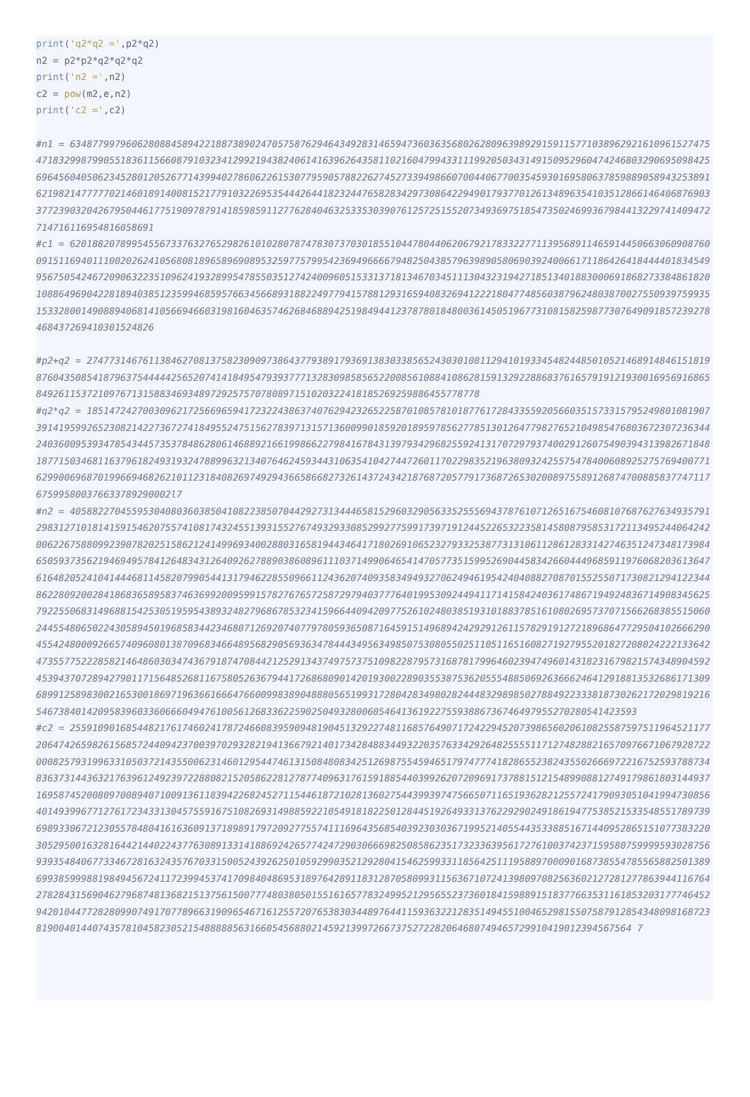print('q2*q2 =',p2*q2)
n2 = p2*p2*q2*q2*q2
print('n2 =',n2)
c2 = pow(m2,e,n2)
print('c2 =',c2)
#n1 = 634877997960628088458942218873890247057587629464349283146594736036356802628096398929159115771038962921610961527475471832998799055183611566087910323412992194382406141639626435811021604799433111992050343149150952960474246803290695098425696456040506234528012052677143994027860622615307795905788226274527339498660700440677003545930169580637859889058943253891621982147777702146018914008152177910322695354442644182324476582834297308642294901793770126134896354103512866146406876903377239032042679504461775190978791418598591127762840463253353039076125725155207349369751854735024699367984413229741409472714716116954816058691
#c1 = 620188207899545567337632765298261010280787478307370301855104478044062067921783322771139568911465914450663060908760091511694011100202624105680818965896908953259775799542369496666794825043857963989058069039240066171186426418444401834549956750542467209063223510962419328995478550351274240096051533137181346703451113043231942718513401883000691868273384861820108864969042281894038512359946859576634566893188224977941578812931659408326941222180477485603879624803870027550939759935153328001490889406814105669466031981604635746268468894251984944123787801848003614505196773108158259877307649091857239278468437269410301524826
#p2+q2 = 2747731467611384627081375823090973864377938917936913830338565243030108112941019334548244850105214689148461518198760435085418796375444442565207414184954793937771328309858565220085610884108628159132922886837616579191219300169569168658492611537210976713158834693489729257570780897151020322418185269259886455778778
#q2*q2 = 185147242700309621725669659417232243863740762942326522587010857810187761728433559205660351573315795249801081907391419599265230821422736727418495524751562783971315713600990185920189597856277851301264779827652104985476803672307236344240360095393478543445735378486280614688921661998662279841678431397934296825592413170729793740029126075490394313982671848187715034681163796182493193247889963213407646245934431063541042744726011702298352196380932425575478400608925275769400771629900696870199669468262101123184082697492943665866827326143724342187687205779173687265302008975589126874700885837747117675995800376633789290002l7
#n2 = 40588227045595304080360385041082238507044292731344465815296032905633525556943787610712651675460810768762763493579129831271018141591546207557410817432455139315527674932933085299277599173971912445226532235814580879585317211349524406424200622675880992390782025158621241499693400288031658194434641718026910652327933253877313106112861283314274635124734817398465059373562194694957841264834312640926278890386089611103714990646541470577351599526904458342660444968591197606820361364761648205241041444681145820799054413179462285509661124362074093583494932706249461954240408827087015525507173082129412234486228092002841868365895837463699200959915782767657258729794037776401995309244941171415842403617486719492483671490834562579225506831496881542530519595438932482796867853234159664409420977526102480385193101883785161080269573707156626838551506024455480650224305894501968583442346807126920740779780593650871645915149689424292912611578291912721896864772950410266629045542480009266574096080138709683466489568290569363478444349563498507530805502511051165160827192795520182720802422213364247355775222858214648603034743679187470844212529134374975737510982287957316878179964602394749601431823167982157434890459245394370728942790117156485268116758052636794417268680901420193002289035538753620555488506926366624641291881353268617130968991258983002165300186971963661666476600998389048880565199317280428349802824448329898502788492233381873026217202981921654673840142095839603360666049476100561268336225902504932800605464136192275593886736746497955270280541423593
#c2 = 2559109016854482176174602417872466083959094819045132922748116857649071724229452073986560206108255875975119645211772064742659826156857244094237003970293282194136679214017342848834493220357633429264825555117127482882165709766710679287220008257931996331050372143550062314601295447461315084808342512698755459465179747774182865523824355026669722167525937887348363731443632176396124923972288082152058622812787740963176159188544039926207209691737881512154899088127491798618031449371695874520080970089407100913611839422682452711544618721028136027544399397475665071165193628212557241790930510419947308564014939967712761723433130457559167510826931498859221054918182250128445192649331376229290249186194775385215335485517897396989330672123055784804161636091371898917972092775574111696435685403923030367199521405544353388516714409528651510773832203052950016328164421440224377630891331418869242657742472903066698250858623517323363956172761003742371595807599995930287569393548406773346728163243576703315005243926250105929903521292804154625993311856425111958897000901687385547855658825013896993859998819849456724117239945374170984048695318976428911831287058099311563671072413980970825636021272812778639441167642782843156904627968748136821513756150077748038050155161657783249952129565523736018415988915183776635311618532031777464529420104477282809907491707789663190965467161255720765383034489764411593632212835149455100465298155075879128543480981687238190040144074357810458230521548888856316605456880214592139972667375272282064680749465729910419012394567564 7